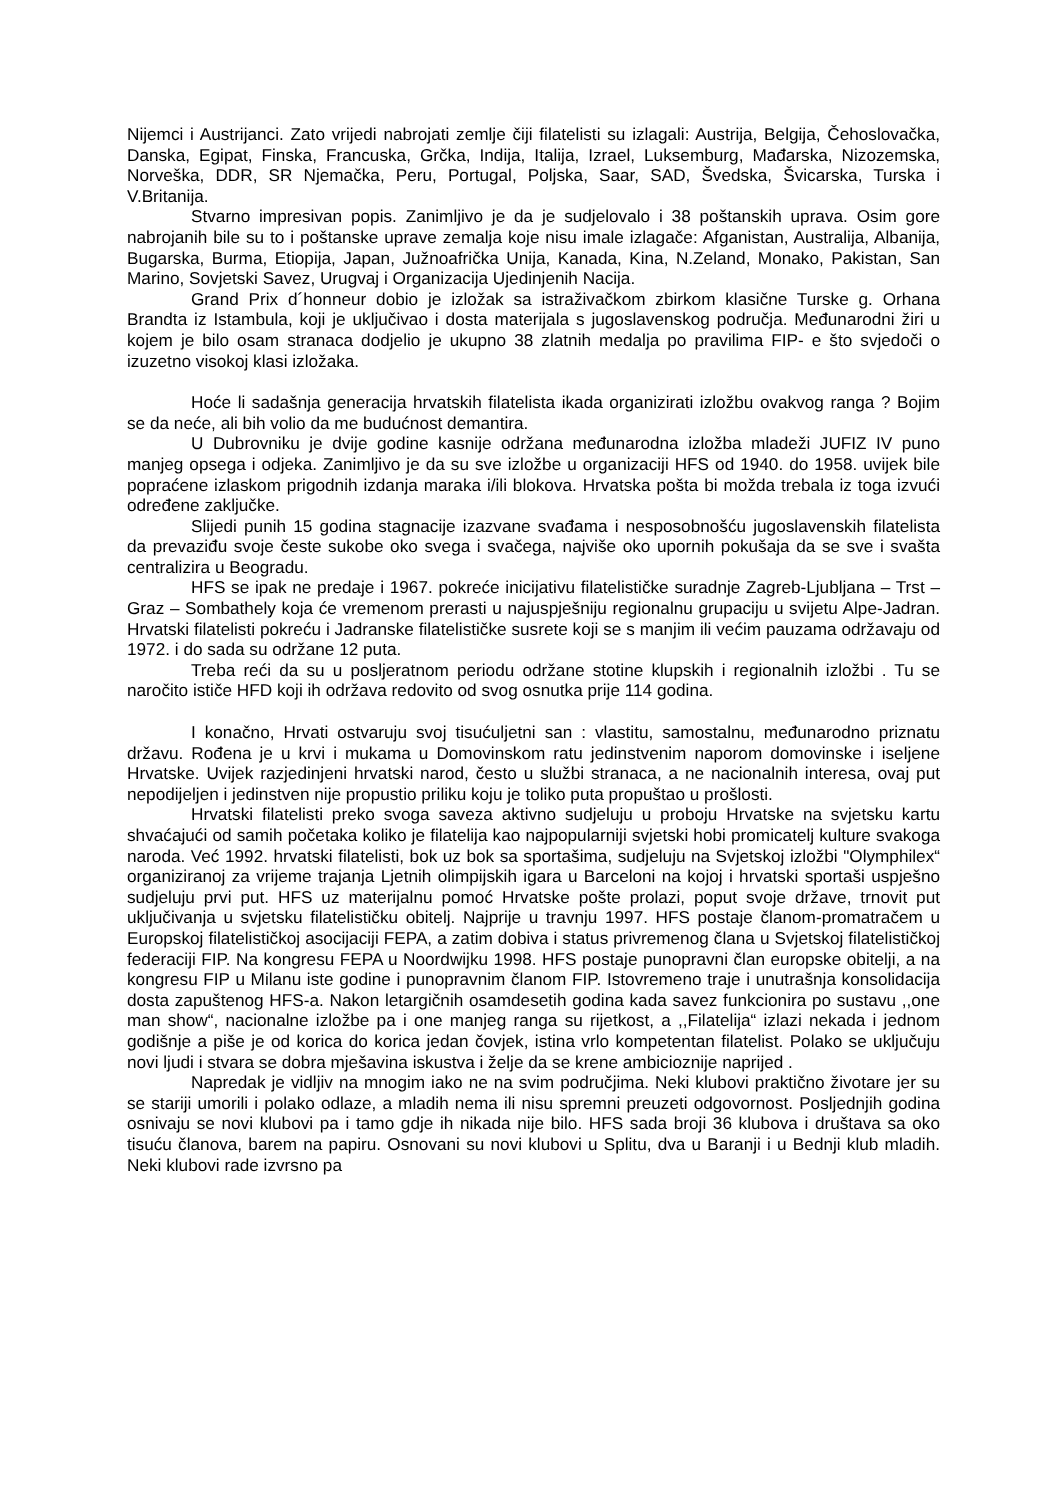Nijemci i Austrijanci. Zato vrijedi nabrojati zemlje čiji filatelisti su izlagali: Austrija, Belgija, Čehoslovačka, Danska, Egipat, Finska, Francuska, Grčka, Indija, Italija, Izrael, Luksemburg, Mađarska, Nizozemska, Norveška, DDR, SR Njemačka, Peru, Portugal, Poljska, Saar, SAD, Švedska, Švicarska, Turska i V.Britanija.
Stvarno impresivan popis. Zanimljivo je da je sudjelovalo i 38 poštanskih uprava. Osim gore nabrojanih bile su to i poštanske uprave zemalja koje nisu imale izlagače: Afganistan, Australija, Albanija, Bugarska, Burma, Etiopija, Japan, Južnoafrička Unija, Kanada, Kina, N.Zeland, Monako, Pakistan, San Marino, Sovjetski Savez, Urugvaj i Organizacija Ujedinjenih Nacija.
Grand Prix d´honneur dobio je izložak sa istraživačkom zbirkom klasične Turske g. Orhana Brandta iz Istambula, koji je uključivao i dosta materijala s jugoslavenskog područja. Međunarodni žiri u kojem je bilo osam stranaca dodjelio je ukupno 38 zlatnih medalja po pravilima FIP- e što svjedoči o izuzetno visokoj klasi izložaka.
Hoće li sadašnja generacija hrvatskih filatelista ikada organizirati izložbu ovakvog ranga ? Bojim se da neće, ali bih volio da me budućnost demantira.
U Dubrovniku je dvije godine kasnije održana međunarodna izložba mladeži JUFIZ IV puno manjeg opsega i odjeka. Zanimljivo je da su sve izložbe u organizaciji HFS od 1940. do 1958. uvijek bile popraćene izlaskom prigodnih izdanja maraka i/ili blokova. Hrvatska pošta bi možda trebala iz toga izvući određene zaključke.
Slijedi punih 15 godina stagnacije izazvane svađama i nesposobnošću jugoslavenskih filatelista da prevaziđu svoje česte sukobe oko svega i svačega, najviše oko upornih pokušaja da se sve i svašta centralizira u Beogradu.
HFS se ipak ne predaje i 1967. pokreće inicijativu filatelističke suradnje Zagreb-Ljubljana – Trst – Graz – Sombathely koja će vremenom prerasti u najuspješniju regionalnu grupaciju u svijetu Alpe-Jadran. Hrvatski filatelisti pokreću i Jadranske filatelističke susrete koji se s manjim ili većim pauzama održavaju od 1972. i do sada su održane 12 puta.
Treba reći da su u posljeratnom periodu održane stotine klupskih i regionalnih izložbi . Tu se naročito ističe HFD koji ih održava redovito od svog osnutka prije 114 godina.
I konačno, Hrvati ostvaruju svoj tisućuljetni san : vlastitu, samostalnu, međunarodno priznatu državu. Rođena je u krvi i mukama u Domovinskom ratu jedinstvenim naporom domovinske i iseljene Hrvatske. Uvijek razjedinjeni hrvatski narod, često u službi stranaca, a ne nacionalnih interesa, ovaj put nepodijeljen i jedinstven nije propustio priliku koju je toliko puta propuštao u prošlosti.
Hrvatski filatelisti preko svoga saveza aktivno sudjeluju u proboju Hrvatske na svjetsku kartu shvaćajući od samih početaka koliko je filatelija kao najpopularniji svjetski hobi promicatelj kulture svakoga naroda. Već 1992. hrvatski filatelisti, bok uz bok sa sportašima, sudjeluju na Svjetskoj izložbi "Olymphilex“ organiziranoj za vrijeme trajanja Ljetnih olimpijskih igara u Barceloni na kojoj i hrvatski sportaši uspješno sudjeluju prvi put. HFS uz materijalnu pomoć Hrvatske pošte prolazi, poput svoje države, trnovit put uključivanja u svjetsku filatelističku obitelj. Najprije u travnju 1997. HFS postaje članom-promatračem u Europskoj filatelističkoj asocijaciji FEPA, a zatim dobiva i status privremenog člana u Svjetskoj filatelističkoj federaciji FIP. Na kongresu FEPA u Noordwijku 1998. HFS postaje punopravni član europske obitelji, a na kongresu FIP u Milanu iste godine i punopravnim članom FIP. Istovremeno traje i unutrašnja konsolidacija dosta zapuštenog HFS-a. Nakon letargičnih osamdesetih godina kada savez funkcionira po sustavu ,,one man show“, nacionalne izložbe pa i one manjeg ranga su rijetkost, a ,,Filatelija“ izlazi nekada i jednom godišnje a piše je od korica do korica jedan čovjek, istina vrlo kompetentan filatelist. Polako se uključuju novi ljudi i stvara se dobra mješavina iskustva i želje da se krene ambicioznije naprijed .
Napredak je vidljiv na mnogim iako ne na svim područjima. Neki klubovi praktično životare jer su se stariji umorili i polako odlaze, a mladih nema ili nisu spremni preuzeti odgovornost. Posljednjih godina osnivaju se novi klubovi pa i tamo gdje ih nikada nije bilo. HFS sada broji 36 klubova i društava sa oko tisuću članova, barem na papiru. Osnovani su novi klubovi u Splitu, dva u Baranji i u Bednji klub mladih. Neki klubovi rade izvrsno pa